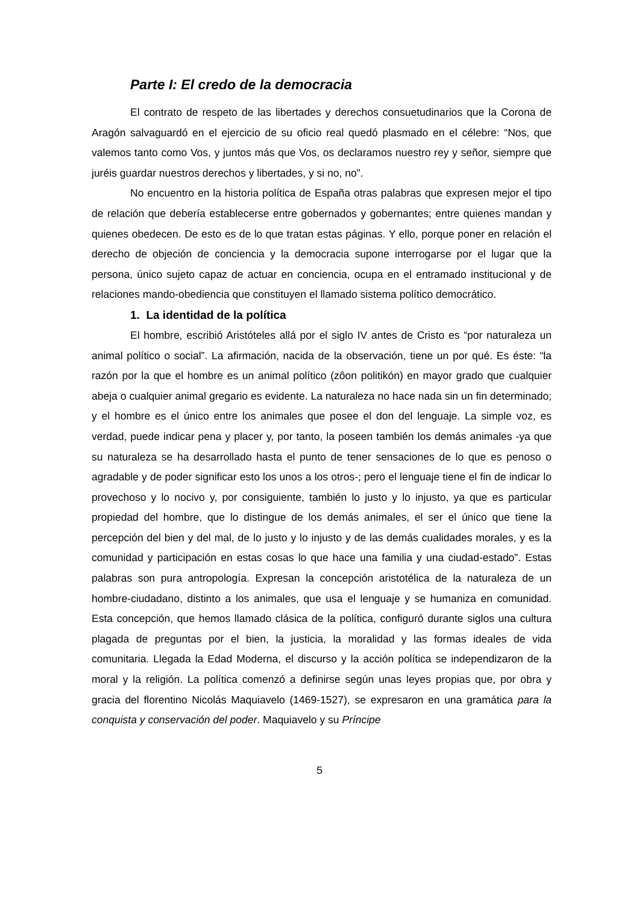Parte I: El credo de la democracia
El contrato de respeto de las libertades y derechos consuetudinarios que la Corona de Aragón salvaguardó en el ejercicio de su oficio real quedó plasmado en el célebre: “Nos, que valemos tanto como Vos, y juntos más que Vos, os declaramos nuestro rey y señor, siempre que juréis guardar nuestros derechos y libertades, y si no, no”.
No encuentro en la historia política de España otras palabras que expresen mejor el tipo de relación que debería establecerse entre gobernados y gobernantes; entre quienes mandan y quienes obedecen. De esto es de lo que tratan estas páginas. Y ello, porque poner en relación el derecho de objeción de conciencia y la democracia supone interrogarse por el lugar que la persona, único sujeto capaz de actuar en conciencia, ocupa en el entramado institucional y de relaciones mando-obediencia que constituyen el llamado sistema político democrático.
1. La identidad de la política
El hombre, escribió Aristóteles allá por el siglo IV antes de Cristo es “por naturaleza un animal político o social”. La afirmación, nacida de la observación, tiene un por qué. Es éste: “la razón por la que el hombre es un animal político (zôon politikón) en mayor grado que cualquier abeja o cualquier animal gregario es evidente. La naturaleza no hace nada sin un fin determinado; y el hombre es el único entre los animales que posee el don del lenguaje. La simple voz, es verdad, puede indicar pena y placer y, por tanto, la poseen también los demás animales -ya que su naturaleza se ha desarrollado hasta el punto de tener sensaciones de lo que es penoso o agradable y de poder significar esto los unos a los otros-; pero el lenguaje tiene el fin de indicar lo provechoso y lo nocivo y, por consiguiente, también lo justo y lo injusto, ya que es particular propiedad del hombre, que lo distingue de los demás animales, el ser el único que tiene la percepción del bien y del mal, de lo justo y lo injusto y de las demás cualidades morales, y es la comunidad y participación en estas cosas lo que hace una familia y una ciudad-estado”. Estas palabras son pura antropología. Expresan la concepción aristotélica de la naturaleza de un hombre-ciudadano, distinto a los animales, que usa el lenguaje y se humaniza en comunidad. Esta concepción, que hemos llamado clásica de la política, configuró durante siglos una cultura plagada de preguntas por el bien, la justicia, la moralidad y las formas ideales de vida comunitaria. Llegada la Edad Moderna, el discurso y la acción política se independizaron de la moral y la religión. La política comenzó a definirse según unas leyes propias que, por obra y gracia del florentino Nicolás Maquiavelo (1469-1527), se expresaron en una gramática para la conquista y conservación del poder. Maquiavelo y su Príncipe
5